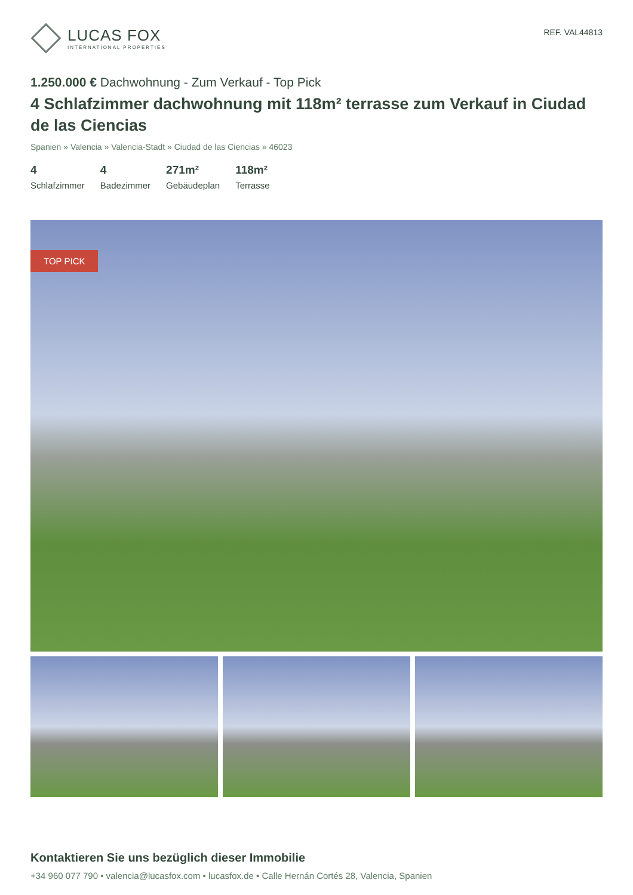LUCAS FOX
INTERNATIONAL PROPERTIES
REF. VAL44813
1.250.000 € Dachwohnung - Zum Verkauf - Top Pick
4 Schlafzimmer dachwohnung mit 118m² terrasse zum Verkauf in Ciudad de las Ciencias
Spanien » Valencia » Valencia-Stadt » Ciudad de las Ciencias » 46023
4
Schlafzimmer
4
Badezimmer
271m²
Gebäudeplan
118m²
Terrasse
TOP PICK
Kontaktieren Sie uns bezüglich dieser Immobilie
+34 960 077 790 • valencia@lucasfox.com • lucasfox.de • Calle Hernán Cortés 28, Valencia, Spanien